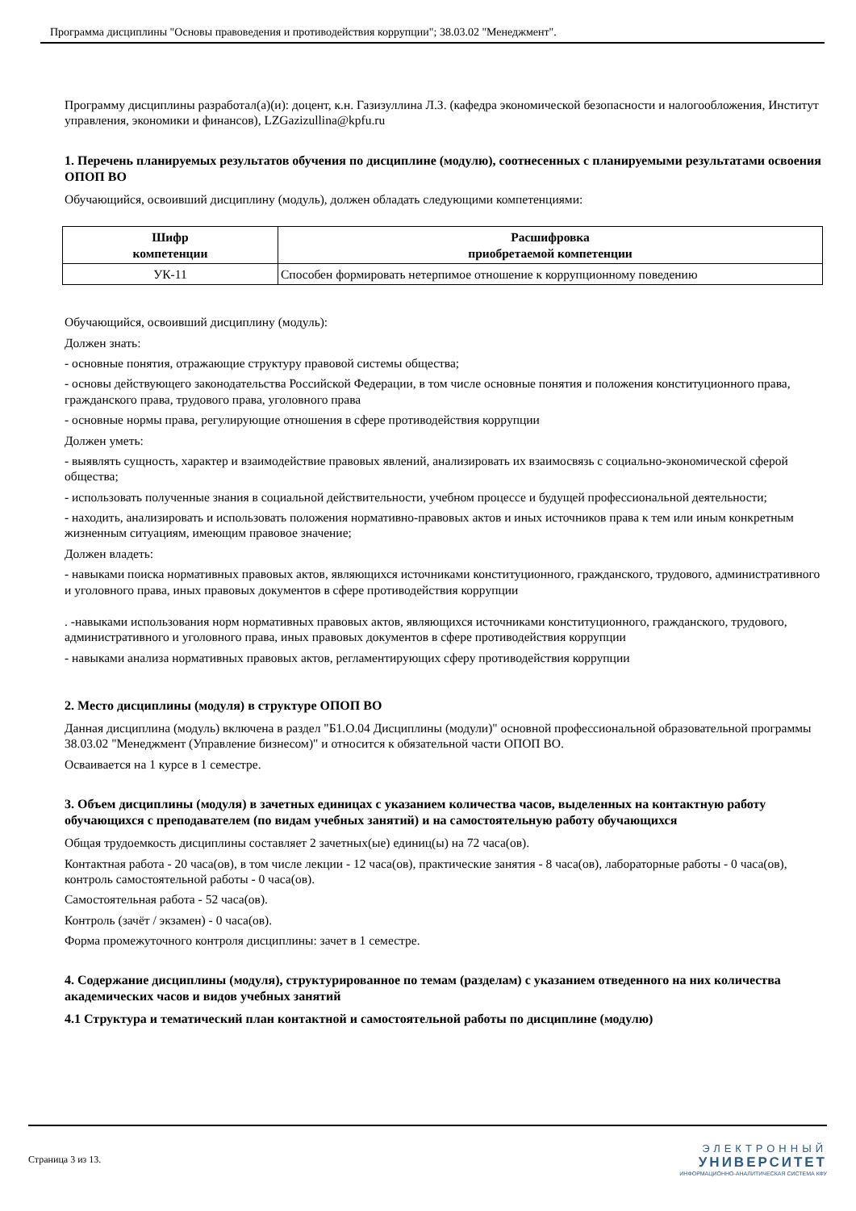Программа дисциплины "Основы правоведения и противодействия коррупции"; 38.03.02 "Менеджмент".
Программу дисциплины разработал(а)(и): доцент, к.н. Газизуллина Л.З. (кафедра экономической безопасности и налогообложения, Институт управления, экономики и финансов), LZGazizullina@kpfu.ru
1. Перечень планируемых результатов обучения по дисциплине (модулю), соотнесенных с планируемыми результатами освоения ОПОП ВО
Обучающийся, освоивший дисциплину (модуль), должен обладать следующими компетенциями:
| Шифр компетенции | Расшифровка приобретаемой компетенции |
| --- | --- |
| УК-11 | Способен формировать нетерпимое отношение к коррупционному поведению |
Обучающийся, освоивший дисциплину (модуль):
Должен знать:
- основные понятия, отражающие структуру правовой системы общества;
- основы действующего законодательства Российской Федерации, в том числе основные понятия и положения конституционного права, гражданского права, трудового права, уголовного права
- основные нормы права, регулирующие отношения в сфере противодействия коррупции
Должен уметь:
- выявлять сущность, характер и взаимодействие правовых явлений, анализировать их взаимосвязь с социально-экономической сферой общества;
- использовать полученные знания в социальной действительности, учебном процессе и будущей профессиональной деятельности;
- находить, анализировать и использовать положения нормативно-правовых актов и иных источников права к тем или иным конкретным жизненным ситуациям, имеющим правовое значение;
Должен владеть:
- навыками поиска нормативных правовых актов, являющихся источниками конституционного, гражданского, трудового, административного и уголовного права, иных правовых документов в сфере противодействия коррупции
. -навыками использования норм нормативных правовых актов, являющихся источниками конституционного, гражданского, трудового, административного и уголовного права, иных правовых документов в сфере противодействия коррупции
- навыками анализа нормативных правовых актов, регламентирующих сферу противодействия коррупции
2. Место дисциплины (модуля) в структуре ОПОП ВО
Данная дисциплина (модуль) включена в раздел "Б1.О.04 Дисциплины (модули)" основной профессиональной образовательной программы 38.03.02 "Менеджмент (Управление бизнесом)" и относится к обязательной части ОПОП ВО.
Осваивается на 1 курсе в 1 семестре.
3. Объем дисциплины (модуля) в зачетных единицах с указанием количества часов, выделенных на контактную работу обучающихся с преподавателем (по видам учебных занятий) и на самостоятельную работу обучающихся
Общая трудоемкость дисциплины составляет 2 зачетных(ые) единиц(ы) на 72 часа(ов).
Контактная работа - 20 часа(ов), в том числе лекции - 12 часа(ов), практические занятия - 8 часа(ов), лабораторные работы - 0 часа(ов), контроль самостоятельной работы - 0 часа(ов).
Самостоятельная работа - 52 часа(ов).
Контроль (зачёт / экзамен) - 0 часа(ов).
Форма промежуточного контроля дисциплины: зачет в 1 семестре.
4. Содержание дисциплины (модуля), структурированное по темам (разделам) с указанием отведенного на них количества академических часов и видов учебных занятий
4.1 Структура и тематический план контактной и самостоятельной работы по дисциплине (модулю)
Страница 3 из 13.
ЭЛЕКТРОННЫЙ
УНИВЕРСИТЕТ
ИНФОРМАЦИОННО-АНАЛИТИЧЕСКАЯ СИСТЕМА КФУ